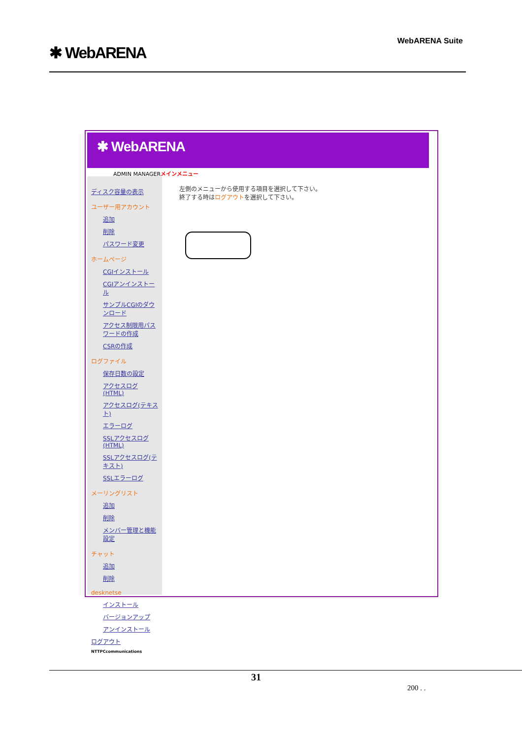✱ WebARENA
WebARENA Suite
✱ WebARENA
ADMIN MANAGERメインメニュー
ディスク容量の表示
ユーザー用アカウント
追加
削除
パスワード変更
ホームページ
CGIインストール
CGIアンインストール
サンプルCGIのダウンロード
アクセス制限用パスワードの作成
CSRの作成
ログファイル
保存日数の設定
アクセスログ(HTML)
アクセスログ(テキスト)
エラーログ
SSLアクセスログ(HTML)
SSLアクセスログ(テキスト)
SSLエラーログ
メーリングリスト
追加
削除
メンバー管理と機能設定
チャット
追加
削除
desknetse
インストール
バージョンアップ
アンインストール
ログアウト
NTTPCcommunications
左側のメニューから使用する項目を選択して下さい。
終了する時はログアウトを選択して下さい。
31
200 . .